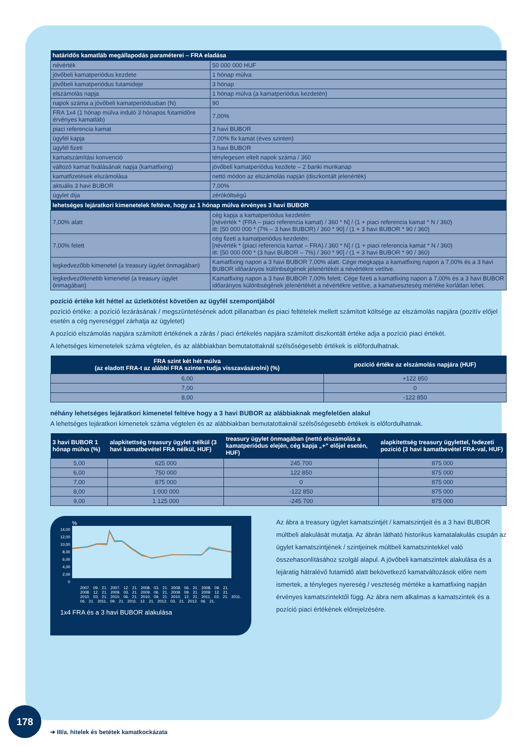| határidős kamatláb megállapodás paraméterei – FRA eladása | |
| --- | --- |
| névérték | 50 000 000 HUF |
| jövőbeli kamatperiódus kezdete | 1 hónap múlva |
| jövőbeli kamatperiódus futamideje | 3 hónap |
| elszámolás napja | 1 hónap múlva (a kamatperiódus kezdetén) |
| napok száma a jövőbeli kamatperiódusban (N) | 90 |
| FRA 1x4 (1 hónap múlva induló 3 hónapos futamidőre érvényes kamatláb) | 7,00% |
| piaci referencia kamat | 3 havi BUBOR |
| ügyfél kapja | 7,00% fix kamat (éves szinten) |
| ügyfél fizeti | 3 havi BUBOR |
| kamatszámítási konvenció | ténylegesen eltelt napok száma / 360 |
| változó kamat fixálásának napja (kamatfixing) | jövőbeli kamatperiódus kezdete – 2 banki munkanap |
| kamatfizetések elszámolása | nettó módon az elszámolás napján (diszkontált jelenérték) |
| aktuális 3 havi BUBOR | 7,00% |
| ügylet díja | zéróköltségű |
| lehetséges lejáratkori kimenetelek feltéve, hogy az 1 hónap múlva érvényes 3 havi BUBOR | |
| 7,00% alatt | cég kapja a kamatperiódus kezdetén: [névérték * (FRA – piaci referencia kamat) / 360 * N] / (1 + piaci referencia kamat * N / 360) itt: [50 000 000 * (7% – 3 havi BUBOR) / 360 * 90] / (1 + 3 havi BUBOR * 90 / 360) |
| 7,00% felett | cég fizeti a kamatperiódus kezdetén: [névérték * (piaci referencia kamat – FRA) / 360 * N] / (1 + piaci referencia kamat * N / 360) itt: [50 000 000 * (3 havi BUBOR – 7%) / 360 * 90] / (1 + 3 havi BUBOR * 90 / 360) |
| legkedvezőbb kimenetel (a treasury ügylet önmagában) | Kamatfixing napon a 3 havi BUBOR 7,00% alatt. Cége megkapja a kamatfixing napon a 7,00% és a 3 havi BUBOR időarányos különbségének jelenértékét a névértékre vetítve. |
| legkedvezőtlenebb kimenetel (a treasury ügylet önmagában) | Kamatfixing napon a 3 havi BUBOR 7,00% felett. Cége fizeti a kamatfixing napon a 7,00% és a 3 havi BUBOR időarányos különbségének jelenértékét a névértékre vetítve, a kamatveszteség mértéke korlátlan lehet. |
pozíció értéke két héttel az üzletkötést követően az ügyfél szempontjából
pozíció értéke: a pozíció lezárásának / megszüntetésének adott pillanatban és piaci feltételek mellett számított költsége az elszámolás napjára (pozitív előjel esetén a cég nyereséggel zárhatja az ügyletet)
A pozíció elszámolás napjára számított értékének a zárás / piaci értékelés napjára számított diszkontált értéke adja a pozíció piaci értékét.
A lehetséges kimenetelek száma végtelen, és az alábbiakban bemutatottaknál szélsőségesebb értékek is előfordulhatnak.
| FRA szint két hét múlva (az eladott FRA-t az alábbi FRA szinten tudja visszavásárolni) (%) | pozíció értéke az elszámolás napjára (HUF) |
| --- | --- |
| 6,00 | +122 850 |
| 7,00 | 0 |
| 8,00 | -122 850 |
néhány lehetséges lejáratkori kimenetel feltéve hogy a 3 havi BUBOR az alábbiaknak megfelelően alakul
A lehetséges lejáratkori kimenetek száma végtelen és az alábbiakban bemutatottaknál szélsőségesebb értékek is előfordulhatnak.
| 3 havi BUBOR 1 hónap múlva (%) | alapkitettség treasury ügylet nélkül (3 havi kamatbevétel FRA nélkül, HUF) | treasury ügylet önmagában (nettó elszámolás a kamatperiódus elején, cég kapja „+” előjel esetén, HUF) | alapkitettség treasury ügylettel, fedezeti pozíció (3 havi kamatbevétel FRA-val, HUF) |
| --- | --- | --- | --- |
| 5,00 | 625 000 | 245 700 | 875 000 |
| 6,00 | 750 000 | 122 850 | 875 000 |
| 7,00 | 875 000 | 0 | 875 000 |
| 8,00 | 1 000 000 | -122 850 | 875 000 |
| 9,00 | 1 125 000 | -245 700 | 875 000 |
%
14,00
12,00
10,00
8,00
6,00
4,00
2,00
0
2007. 09. 21. 2007. 12. 21. 2008. 03. 21. 2008. 06. 21. 2008. 09. 21. 2008. 12. 21. 2009. 03. 21. 2009. 06. 21. 2009. 09. 21. 2009. 12. 21. 2010. 03. 21. 2010. 06. 21. 2010. 09. 21. 2010. 12. 21. 2011. 03. 21. 2011. 06. 21. 2011. 09. 21. 2011. 12. 21. 2012. 03. 21. 2012. 06. 21.
1x4 FRA és a 3 havi BUBOR alakulása
Az ábra a treasury ügylet kamatszintjét / kamatszintjeit és a 3 havi BUBOR múltbeli alakulását mutatja. Az ábrán látható historikus kamatalakulás csupán az ügylet kamatszintjének / szintjeinek múltbeli kamatszintekkel való összehasonlításához szolgál alapul. A jövőbeli kamatszintek alakulása és a lejáratig hátralévő futamidő alatt bekövetkező kamatváltozások előre nem ismertek, a tényleges nyereség / veszteség mértéke a kamatfixing napján érvényes kamatszintektől függ. Az ábra nem alkalmas a kamatszintek és a pozíció piaci értékének előrejelzésére.
178
➔ III/a. hitelek és betétek kamatkockázata